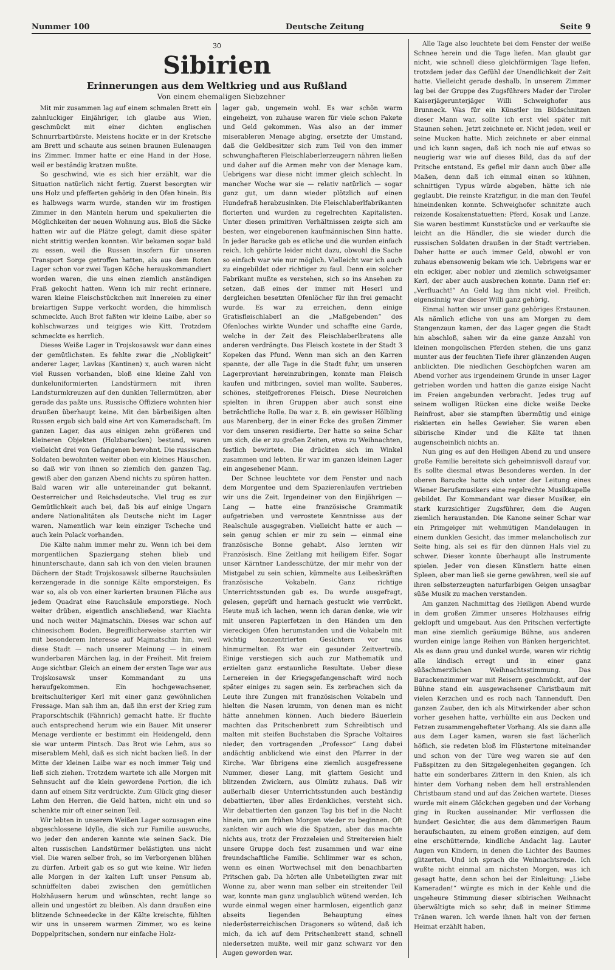Nummer 100 Deutsche Zeitung Seite 9
30
Sibirien
Erinnerungen aus dem Weltkrieg und aus Rußland
Von einem ehemaligen Siebzehner
Mit mir zusammen lag auf einem schmalen Brett ein zahnluckiger Einjähriger, ich glaube aus Wien, geschmückt mit einer dichten englischen Schnurrbartbürste. Meistens hockte er in der Kretsche am Brett und schaute aus seinen braunen Eulenaugen ins Zimmer. Immer hatte er eine Hand in der Hose, weil er beständig kratzen mußte.
So geschwind, wie es sich hier erzählt, war die Situation natürlich nicht fertig. Zuerst besorgten wir uns Holz und pfefferten gehörig in den Ofen hinein. Bis es halbwegs warm wurde, standen wir im frostigen Zimmer in den Mänteln herum und spekulierten die Möglichkeiten der neuen Wohnung aus. Bloß die Säcke hatten wir auf die Plätze gelegt, damit diese später nicht strittig werden konnten. Wir bekamen sogar bald zu essen, weil die Russen insofern für unseren Transport Sorge getroffen hatten, als aus dem Roten Lager schon vor zwei Tagen Köche herauskommandiert worden waren, die uns einen ziemlich anständigen Fraß gekocht hatten. Wenn ich mir recht erinnere, waren kleine Fleischstückchen mit Innereien zu einer breiartigen Suppe verkocht worden, die himmlisch schmeckte. Auch Brot faßten wir kleine Laibe, aber so kohlschwarzes und teigiges wie Kitt. Trotzdem schmeckte es herrlich.
Dieses Weiße Lager in Trojskosawsk war dann eines der gemütlichsten. Es fehlte zwar die „Nobligkeit“ anderer Lager, Lavkas (Kantinen) x, auch waren nicht viel Russen vorhanden, bloß eine kleine Zahl von dunkeluniformierten Landstürmern mit ihren Landsturmkreuzen auf den dunklen Tellermützen, aber gerade das paßte uns. Russische Offiziere wohnten hier draußen überhaupt keine. Mit den bärbeißigen alten Russen ergab sich bald eine Art von Kameradschaft. Im ganzen Lager, das aus einigen zehn größeren und kleineren Objekten (Holzbaracken) bestand, waren vielleicht drei von Gefangenen bewohnt. Die russischen Soldaten bewohnten weiter oben ein kleines Häuschen, so daß wir von ihnen so ziemlich den ganzen Tag, gewiß aber den ganzen Abend nichts zu spüren hatten. Bald waren wir alle untereinander gut bekannt, Oesterreicher und Reichsdeutsche. Viel trug es zur Gemütlichkeit auch bei, daß bis auf einige Ungarn andere Nationalitäten als Deutsche nicht im Lager waren. Namentlich war kein einziger Tscheche und auch kein Polack vorhanden.
Die Kälte nahm immer mehr zu. Wenn ich bei dem morgentlichen Spaziergang stehen blieb und hinunterschaute, dann sah ich von den vielen braunen Dächern der Stadt Trojskosawsk silberne Rauchsäulen kerzengerade in die sonnige Kälte emporsteigen. Es war so, als ob von einer karierten braunen Fläche aus jedem Quadrat eine Rauchsäule emporstiege. Noch weiter drüben, eigentlich anschließend, war Kiachta und noch weiter Majmatschin. Dieses war schon auf chinesischem Boden. Begreiflicherweise starrten wir mit besonderem Interesse auf Majmatschin hin, weil diese Stadt — nach unserer Meinung — in einem wunderbaren Märchen lag, in der Freiheit. Mit freiem Auge sichtbar. Gleich an einem der ersten Tage war aus Trojskosawsk unser Kommandant zu uns heraufgekommen. Ein hochgewachsener, breitschulteriger Kerl mit einer ganz gewöhnlichen Fressage. Man sah ihm an, daß ihn erst der Krieg zum Praporschtschik (Fähnrich) gemacht hatte. Er fluchte auch entsprechend herum wie ein Bauer. Mit unserer Menage verdiente er bestimmt ein Heidengeld, denn sie war unterm Pintsch. Das Brot wie Lehm, aus so miserablem Mehl, daß es sich nicht backen ließ. In der Mitte der kleinen Laibe war es noch immer Teig und ließ sich ziehen. Trotzdem wartete ich alle Morgen mit Sehnsucht auf die klein gewordene Portion, die ich dann auf einem Sitz verdrückte. Zum Glück ging dieser Lehm den Herren, die Geld hatten, nicht ein und so schenkte mir oft einer seinen Teil.
Wir lebten in unserem Weißen Lager sozusagen eine abgeschlossene Idylle, die sich zur Familie auswuchs, wo jeder den anderen kannte wie seinen Sack. Die alten russischen Landstürmer belästigten uns nicht viel. Die waren selber froh, so im Verborgenen blühen zu dürfen. Arbeit gab es so gut wie keine. Wir liefen alle Morgen in der kalten Luft unser Pensum ab, schnüffelten dabei zwischen den gemütlichen Holzhäusern herum und wünschten, recht lange so allein und ungestört zu bleiben. Als dann draußen eine blitzende Schneedecke in der Kälte kreischte, fühlten wir uns in unserem warmen Zimmer, wo es keine Doppelpritschen, sondern nur einfache Holz-
lager gab, ungemein wohl. Es war schön warm eingeheizt, von zuhause waren für viele schon Pakete und Geld gekommen. Was also an der immer miserableren Menage abging, ersetzte der Umstand, daß die Geldbesitzer sich zum Teil von den immer schwunghafteren Fleischlaberlerzeugern nähren ließen und daher auf die Armen mehr von der Menage kam. Uebrigens war diese nicht immer gleich schlecht. In mancher Woche war sie — relativ natürlich — sogar ganz gut, um dann wieder plötzlich auf einen Hundefraß herabzusinken. Die Fleischlaberlfabrikanten florierten und wurden zu regelrechten Kapitalisten. Unter diesen primitiven Verhältnissen zeigte sich am besten, wer eingeborenen kaufmännischen Sinn hatte. In jeder Baracke gab es etliche und die wurden einfach reich. Ich gehörte leider nicht dazu, obwohl die Sache so einfach war wie nur möglich. Vielleicht war ich auch zu eingebildet oder richtiger zu faul. Denn ein solcher Fabrikant mußte es verstehen, sich so ins Ansehen zu setzen, daß eines der immer mit Heserl und dergleichen besetzten Ofenlöcher für ihn frei gemacht wurde. Es war zu erreichen, denn einige Gratisfleischlaberl an die „Maßgebenden“ des Ofenloches wirkte Wunder und schaffte eine Garde, welche in der Zeit des Fleischlaberlbratens alle anderen verdrängte. Das Fleisch kostete in der Stadt 3 Kopeken das Pfund. Wenn man sich an den Karren spannte, der alle Tage in die Stadt fuhr, um unseren Lagerproviant hereinzubringen, konnte man Fleisch kaufen und mitbringen, soviel man wollte. Sauberes, schönes, steifgefrorenes Fleisch. Diese Neureichen spielten in ihren Gruppen aber auch sonst eine beträchtliche Rolle. Da war z. B. ein gewisser Hölbling aus Marenberg, der in einer Ecke des großen Zimmer vor dem unseren residierte. Der hatte so seine Schar um sich, die er zu großen Zeiten, etwa zu Weihnachten, festlich bewirtete. Die drückten sich im Winkel zusammen und lebten. Er war im ganzen kleinen Lager ein angesehener Mann.
Der Schnee leuchtete vor dem Fenster und nach dem Morgentee und dem Spazierenlaufen vertrieben wir uns die Zeit. Irgendeiner von den Einjährigen — Lang — hatte eine französische Grammatik aufgetrieben und verrostete Kenntnisse aus der Realschule ausgegraben. Vielleicht hatte er auch — sein genug schien er mir zu sein — einmal eine französische Bonne gehabt. Also lernten wir Französisch. Eine Zeitlang mit heiligem Eifer. Sogar unser Kärntner Landesschütze, der mir mehr von der Mistgabel zu sein schien, kümmelte aus Leibeskräften französische Vokabeln. Ganz richtige Unterrichtsstunden gab es. Da wurde ausgefragt, gelesen, geprüft und hernach gestuckt wie verrückt. Heute muß ich lachen, wenn ich daran denke, wie wir mit unseren Papierfetzen in den Händen um den viereckigen Ofen herumstanden und die Vokabeln mit wichtig konzentrierten Gesichtern vor uns hinmurmelten. Es war ein gesunder Zeitvertreib. Einige verstiegen sich auch zur Mathematik und erzielten ganz erstaunliche Resultate. Ueber diese Lernereien in der Kriegsgefangenschaft wird noch später einiges zu sagen sein. Es zerbrachen sich da Leute ihre Zungen mit französischen Vokabeln und hielten die Nasen krumm, von denen man es nicht hätte annehmen können. Auch biedere Bäuerlein machten das Pritschenbrett zum Schreibtisch und malten mit steifen Buchstaben die Sprache Voltaires nieder, den vortragenden „Professor“ Lang dabei andächtig anblickend wie einst den Pfarrer in der Kirche. War übrigens eine ziemlich ausgefressene Nummer, dieser Lang, mit glattem Gesicht und blitzenden Zwickern, aus Olmütz zuhaus. Daß wir außerhalb dieser Unterrichtsstunden auch beständig debattierten, über alles Erdenkliches, versteht sich. Wir debattierten den ganzen Tag bis tief in die Nacht hinein, um am frühen Morgen wieder zu beginnen. Oft zankten wir auch wie die Spatzen, aber das machte nichts aus, trotz der Frozzeleien und Streitereien hielt unsere Gruppe doch fest zusammen und war eine freundschaftliche Familie. Schlimmer war es schon, wenn es einen Wortwechsel mit den benachbarten Pritschen gab. Da hörten alle Unbeteiligten zwar mit Wonne zu, aber wenn man selber ein streitender Teil war, konnte man ganz unglaublich wütend werden. Ich wurde einmal wegen einer harmlosen, eigentlich ganz abseits liegenden Behauptung eines niederösterreichischen Dragoners so wütend, daß ich mich, da ich auf dem Pritschenbrett stand, schnell niedersetzen mußte, weil mir ganz schwarz vor den Augen geworden war.
Alle Tage also leuchtete bei dem Fenster der weiße Schnee herein und die Tage liefen. Man glaubt gar nicht, wie schnell diese gleichförmigen Tage liefen, trotzdem jeder das Gefühl der Unendlichkeit der Zeit hatte. Vielleicht gerade deshalb. In unserem Zimmer lag bei der Gruppe des Zugsführers Mader der Tiroler Kaiserjägerunterjäger Willi Schweighofer aus Brunneck. Was für ein Künstler im Bildschnitzen dieser Mann war, sollte ich erst viel später mit Staunen sehen. Jetzt zeichnete er. Nicht jeden, weil er seine Mucken hatte. Mich zeichnete er aber einmal und ich kann sagen, daß ich noch nie auf etwas so neugierig war wie auf dieses Bild, das da auf der Pritsche entstand. Es gefiel mir dann auch über alle Maßen, denn daß ich einmal einen so kühnen, schnittigen Typus würde abgeben, hätte ich nie geglaubt. Die reinste Kratzfigur, in die man den Teufel hineindenken konnte. Schweighofer schnitzte auch reizende Kosakenstatuetten: Pferd, Kosak und Lanze. Sie waren bestimmt Kunststücke und er verkaufte sie leicht an die Händler, die sie wieder durch die russischen Soldaten draußen in der Stadt vertrieben. Daher hatte er auch immer Geld, obwohl er von zuhaus ebensowenig bekam wie ich. Uebrigens war er ein eckiger, aber nobler und ziemlich schweigsamer Kerl, der aber auch ausbrechen konnte. Dann rief er: „Verfluacht!“ An Geld lag ihm nicht viel. Freilich, eigensinnig war dieser Willi ganz gehörig.
Einmal hatten wir unser ganz gehöriges Erstaunen. Als nämlich etliche von uns am Morgen zu dem Stangenzaun kamen, der das Lager gegen die Stadt hin abschloß, sahen wir da eine ganze Anzahl von kleinen mongolischen Pferden stehen, die uns ganz munter aus der feuchten Tiefe ihrer glänzenden Augen anblickten. Die niedlichen Geschöpfchen waren am Abend vorher aus irgendeinem Grunde in unser Lager getrieben worden und hatten die ganze eisige Nacht im Freien angebunden verbracht. Jedes trug auf seinem wolligen Rücken eine dicke weiße Decke Reinfrost, aber sie stampften übermütig und einige riskierten ein helles Gewieher. Sie waren eben sibirische Kinder und die Kälte tat ihnen augenscheinlich nichts an.
Nun ging es auf den Heiligen Abend zu und unsere große Familie bereitete sich geheimnisvoll darauf vor. Es sollte diesmal etwas Besonderes werden. In der oberen Baracke hatte sich unter der Leitung eines Wiener Berufsmusikers eine regelrechte Musikkapelle gebildet. Ihr Kommandant war dieser Musiker, ein stark kurzsichtiger Zugsführer, dem die Augen ziemlich heraustanden. Die Kanone seiner Schar war ein Primgeiger mit wehmütigen Mandelaugen in einem dunklen Gesicht, das immer melancholisch zur Seite hing, als sei es für den dünnen Hals viel zu schwer. Dieser konnte überhaupt alle Instrumente spielen. Jeder von diesen Künstlern hatte einen Spleen, aber man ließ sie gerne gewähren, weil sie auf ihren selbsterzeugten naturfarbigen Geigen unsagbar süße Musik zu machen verstanden.
Am ganzen Nachmittag des Heiligen Abend wurde in dem großen Zimmer unseres Holzhauses eifrig geklopft und umgebaut. Aus den Pritschen verfertigte man eine ziemlich geräumige Bühne, aus anderen wurden einige lange Reihen von Bänken hergerichtet. Als es dann grau und dunkel wurde, waren wir richtig alle kindisch erregt und in einer ganz süßschmerzlichen Weihnachtsstimmung. Das Barackenzimmer war mit Reisern geschmückt, auf der Bühne stand ein ausgewachsener Christbaum mit vielen Kerzchen und es roch nach Tannenduft. Den ganzen Zauber, den ich als Mitwirkender aber schon vorher gesehen hatte, verhüllte ein aus Decken und Fetzen zusammengehefteter Vorhang. Als sie dann alle aus dem Lager kamen, waren sie fast lächerlich höflich, sie redeten bloß im Flüstertone miteinander und schon von der Türe weg waren sie auf den Fußspitzen zu den Sitzgelegenheiten gegangen. Ich hatte ein sonderbares Zittern in den Knien, als ich hinter dem Vorhang neben dem hell erstrahlenden Christbaum stand und auf das Zeichen wartete. Dieses wurde mit einem Glöckchen gegeben und der Vorhang ging in Rucken auseinander. Mir verflossen die hundert Gesichter, die aus dem dämmerigen Raum heraufschauten, zu einem großen einzigen, auf dem eine erschütternde, kindliche Andacht lag. Lauter Augen von Kindern, in denen die Lichter des Baumes glitzerten. Und ich sprach die Weihnachtsrede. Ich wußte nicht einmal am nächsten Morgen, was ich gesagt hatte, denn schon bei der Einleitung: „Liebe Kameraden!“ würgte es mich in der Kehle und die ungeheure Stimmung dieser sibirischen Weihnacht überwältigte mich so sehr, daß in meiner Stimme Tränen waren. Ich werde ihnen halt von der fernen Heimat erzählt haben,